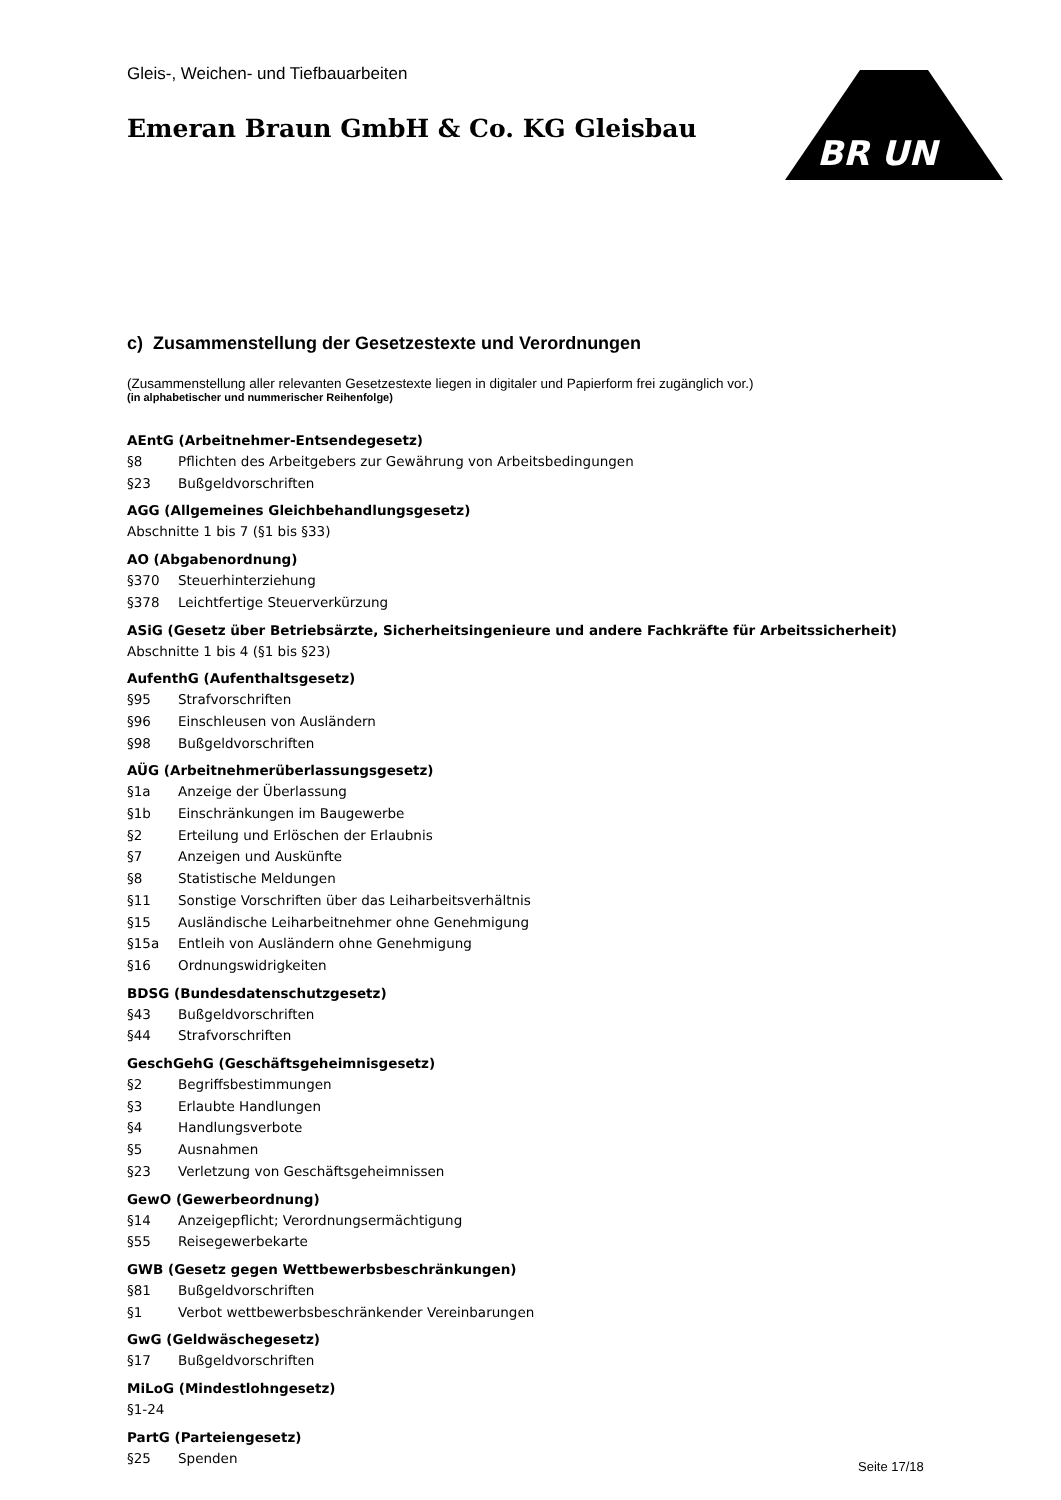BR UN
Gleis-, Weichen- und Tiefbauarbeiten
Emeran Braun GmbH & Co. KG Gleisbau
c) Zusammenstellung der Gesetzestexte und Verordnungen
(Zusammenstellung aller relevanten Gesetzestexte liegen in digitaler und Papierform frei zugänglich vor.)
(in alphabetischer und nummerischer Reihenfolge)
AEntG (Arbeitnehmer-Entsendegesetz)
§8 Pflichten des Arbeitgebers zur Gewährung von Arbeitsbedingungen
§23 Bußgeldvorschriften
AGG (Allgemeines Gleichbehandlungsgesetz)
Abschnitte 1 bis 7 (§1 bis §33)
AO (Abgabenordnung)
§370 Steuerhinterziehung
§378 Leichtfertige Steuerverkürzung
ASiG (Gesetz über Betriebsärzte, Sicherheitsingenieure und andere Fachkräfte für Arbeitssicherheit)
Abschnitte 1 bis 4 (§1 bis §23)
AufenthG (Aufenthaltsgesetz)
§95 Strafvorschriften
§96 Einschleusen von Ausländern
§98 Bußgeldvorschriften
AÜG (Arbeitnehmerüberlassungsgesetz)
§1a Anzeige der Überlassung
§1b Einschränkungen im Baugewerbe
§2 Erteilung und Erlöschen der Erlaubnis
§7 Anzeigen und Auskünfte
§8 Statistische Meldungen
§11 Sonstige Vorschriften über das Leiharbeitsverhältnis
§15 Ausländische Leiharbeitnehmer ohne Genehmigung
§15a Entleih von Ausländern ohne Genehmigung
§16 Ordnungswidrigkeiten
BDSG (Bundesdatenschutzgesetz)
§43 Bußgeldvorschriften
§44 Strafvorschriften
GeschGehG (Geschäftsgeheimnisgesetz)
§2 Begriffsbestimmungen
§3 Erlaubte Handlungen
§4 Handlungsverbote
§5 Ausnahmen
§23 Verletzung von Geschäftsgeheimnissen
GewO (Gewerbeordnung)
§14 Anzeigepflicht; Verordnungsermächtigung
§55 Reisegewerbekarte
GWB (Gesetz gegen Wettbewerbsbeschränkungen)
§81 Bußgeldvorschriften
§1 Verbot wettbewerbsbeschränkender Vereinbarungen
GwG (Geldwäschegesetz)
§17 Bußgeldvorschriften
MiLoG (Mindestlohngesetz)
§1-24
PartG (Parteiengesetz)
§25 Spenden
Seite 17/18